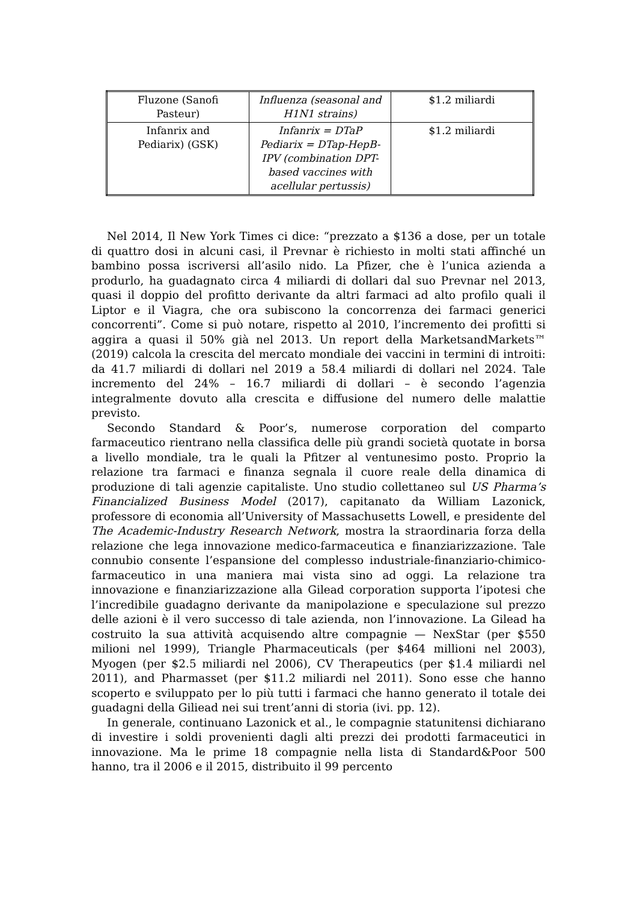| Fluzone (Sanofi Pasteur) | Influenza (seasonal and H1N1 strains) | $1.2 miliardi |
| Infanrix and Pediarix) (GSK) | Infanrix = DTaP Pediarix = DTap-HepB-IPV (combination DPT-based vaccines with acellular pertussis) | $1.2 miliardi |
Nel 2014, Il New York Times ci dice: “prezzato a $136 a dose, per un totale di quattro dosi in alcuni casi, il Prevnar è richiesto in molti stati affinché un bambino possa iscriversi all’asilo nido. La Pfizer, che è l’unica azienda a produrlo, ha guadagnato circa 4 miliardi di dollari dal suo Prevnar nel 2013, quasi il doppio del profitto derivante da altri farmaci ad alto profilo quali il Liptor e il Viagra, che ora subiscono la concorrenza dei farmaci generici concorrenti”. Come si può notare, rispetto al 2010, l’incremento dei profitti si aggira a quasi il 50% già nel 2013. Un report della MarketsandMarkets™ (2019) calcola la crescita del mercato mondiale dei vaccini in termini di introiti: da 41.7 miliardi di dollari nel 2019 a 58.4 miliardi di dollari nel 2024. Tale incremento del 24% – 16.7 miliardi di dollari – è secondo l’agenzia integralmente dovuto alla crescita e diffusione del numero delle malattie previsto.
Secondo Standard & Poor’s, numerose corporation del comparto farmaceutico rientrano nella classifica delle più grandi società quotate in borsa a livello mondiale, tra le quali la Pfitzer al ventunesimo posto. Proprio la relazione tra farmaci e finanza segnala il cuore reale della dinamica di produzione di tali agenzie capitaliste. Uno studio collettaneo sul US Pharma’s Financialized Business Model (2017), capitanato da William Lazonick, professore di economia all’University of Massachusetts Lowell, e presidente del The Academic-Industry Research Network, mostra la straordinaria forza della relazione che lega innovazione medico-farmaceutica e finanziarizzazione. Tale connubio consente l’espansione del complesso industriale-finanziario-chimico-farmaceutico in una maniera mai vista sino ad oggi. La relazione tra innovazione e finanziarizzazione alla Gilead corporation supporta l’ipotesi che l’incredibile guadagno derivante da manipolazione e speculazione sul prezzo delle azioni è il vero successo di tale azienda, non l’innovazione. La Gilead ha costruito la sua attività acquisendo altre compagnie — NexStar (per $550 milioni nel 1999), Triangle Pharmaceuticals (per $464 millioni nel 2003), Myogen (per $2.5 miliardi nel 2006), CV Therapeutics (per $1.4 miliardi nel 2011), and Pharmasset (per $11.2 miliardi nel 2011). Sono esse che hanno scoperto e sviluppato per lo più tutti i farmaci che hanno generato il totale dei guadagni della Giliead nei sui trent’anni di storia (ivi. pp. 12).
In generale, continuano Lazonick et al., le compagnie statunitensi dichiarano di investire i soldi provenienti dagli alti prezzi dei prodotti farmaceutici in innovazione. Ma le prime 18 compagnie nella lista di Standard&Poor 500 hanno, tra il 2006 e il 2015, distribuito il 99 percento